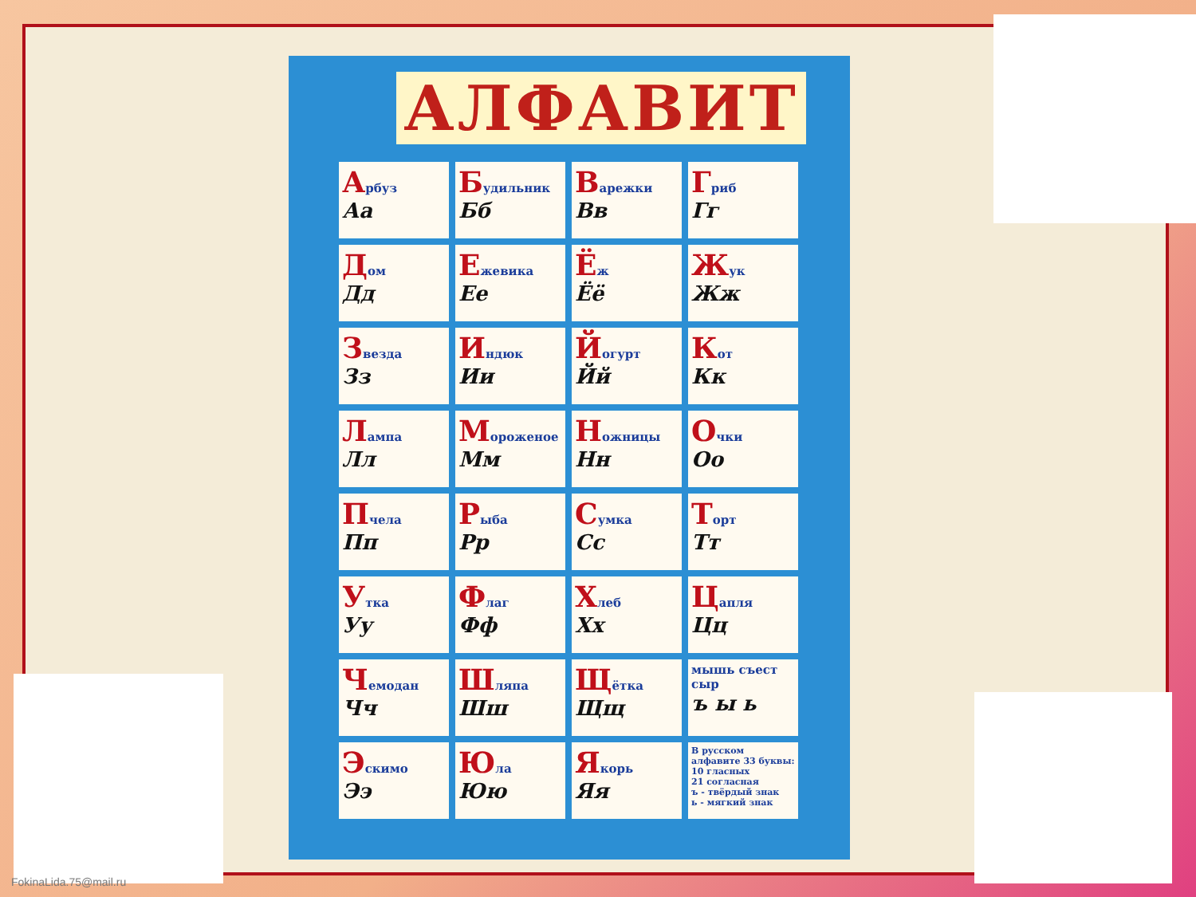АЛФАВИТ
| А рбуз Аа | Б удильник Бб | В арежки Вв | Г риб Гг |
| Д ом Дд | Е жевика Ее | Ё ж Ёё | Ж ук Жж |
| З везда Зз | И ндюк Ии | Й огурт Йй | К от Кк |
| Л ампа Лл | М ороженое Мм | Н ожницы Нн | О чки Оо |
| П чела Пп | Р ыба Рр | С умка Сс | Т орт Тт |
| У тка Уу | Ф лаг Фф | Х леб Хх | Ц апля Цц |
| Ч емодан Чч | Ш ляпа Шш | Щ ётка Щщ | мышь съест сыр ъ ы ь |
| Э скимо Ээ | Ю ла Юю | Я корь Яя | В русском алфавите 33 буквы: 10 гласных 21 согласная ъ - твёрдый знак ь - мягкий знак |
FokinaLida.75@mail.ru